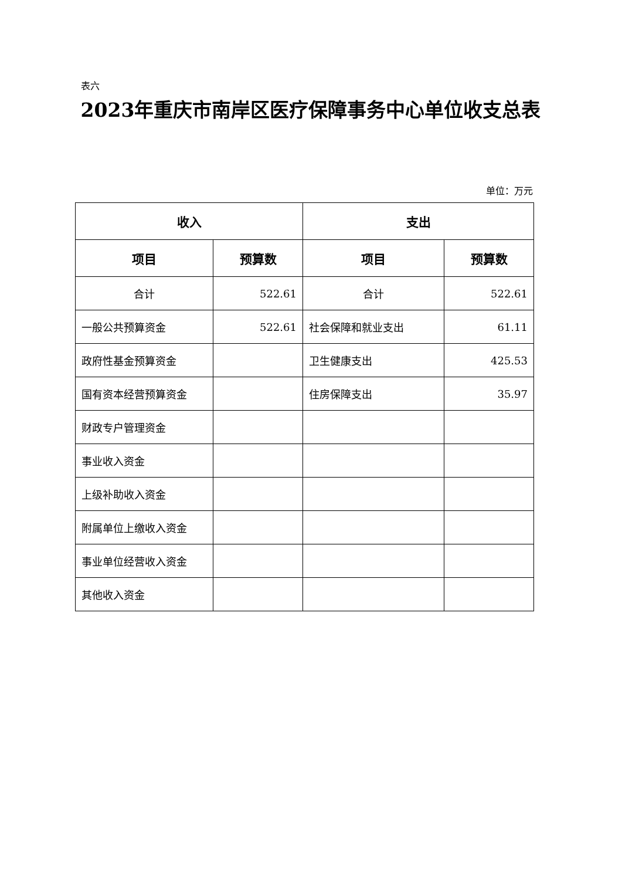表六
2023年重庆市南岸区医疗保障事务中心单位收支总表
单位：万元
| 收入 | | 支出 | |
| --- | --- | --- | --- |
| 项目 | 预算数 | 项目 | 预算数 |
| 合计 | 522.61 | 合计 | 522.61 |
| 一般公共预算资金 | 522.61 | 社会保障和就业支出 | 61.11 |
| 政府性基金预算资金 | | 卫生健康支出 | 425.53 |
| 国有资本经营预算资金 | | 住房保障支出 | 35.97 |
| 财政专户管理资金 | | | |
| 事业收入资金 | | | |
| 上级补助收入资金 | | | |
| 附属单位上缴收入资金 | | | |
| 事业单位经营收入资金 | | | |
| 其他收入资金 | | | |